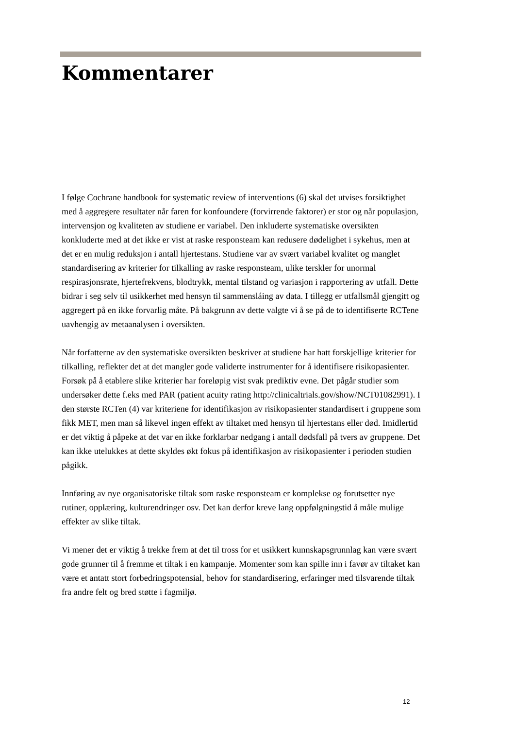Kommentarer
I følge Cochrane handbook for systematic review of interventions (6) skal det utvises forsiktighet med å aggregere resultater når faren for konfoundere (forvirrende faktorer) er stor og når populasjon, intervensjon og kvaliteten av studiene er variabel. Den inkluderte systematiske oversikten konkluderte med at det ikke er vist at raske responsteam kan redusere dødelighet i sykehus, men at det er en mulig reduksjon i antall hjertestans. Studiene var av svært variabel kvalitet og manglet standardisering av kriterier for tilkalling av raske responsteam, ulike terskler for unormal respirasjonsrate, hjertefrekvens, blodtrykk, mental tilstand og variasjon i rapportering av utfall. Dette bidrar i seg selv til usikkerhet med hensyn til sammensláing av data. I tillegg er utfallsmål gjengitt og aggregert på en ikke forvarlig måte. På bakgrunn av dette valgte vi å se på de to identifiserte RCTene uavhengig av metaanalysen i oversikten.
Når forfatterne av den systematiske oversikten beskriver at studiene har hatt forskjellige kriterier for tilkalling, reflekter det at det mangler gode validerte instrumenter for å identifisere risikopasienter. Forsøk på å etablere slike kriterier har foreløpig vist svak prediktiv evne. Det pågår studier som undersøker dette f.eks med PAR (patient acuity rating http://clinicaltrials.gov/show/NCT01082991). I den største RCTen (4) var kriteriene for identifikasjon av risikopasienter standardisert i gruppene som fikk MET, men man så likevel ingen effekt av tiltaket med hensyn til hjertestans eller død. Imidlertid er det viktig å påpeke at det var en ikke forklarbar nedgang i antall dødsfall på tvers av gruppene. Det kan ikke utelukkes at dette skyldes økt fokus på identifikasjon av risikopasienter i perioden studien pågikk.
Innføring av nye organisatoriske tiltak som raske responsteam er komplekse og forutsetter nye rutiner, opplæring, kulturendringer osv. Det kan derfor kreve lang oppfølgningstid å måle mulige effekter av slike tiltak.
Vi mener det er viktig å trekke frem at det til tross for et usikkert kunnskapsgrunnlag kan være svært gode grunner til å fremme et tiltak i en kampanje. Momenter som kan spille inn i favør av tiltaket kan være et antatt stort forbedringspotensial, behov for standardisering, erfaringer med tilsvarende tiltak fra andre felt og bred støtte i fagmiljø.
12